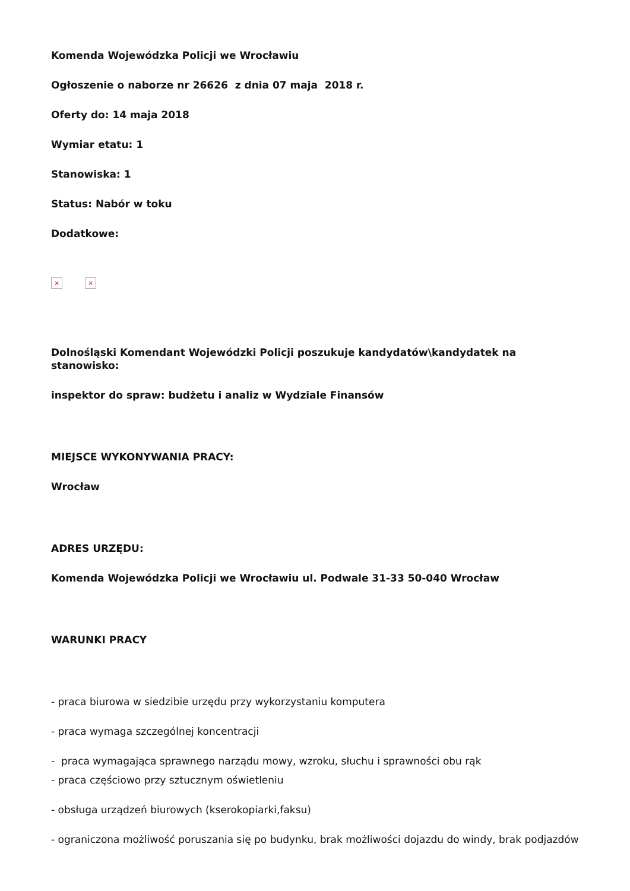Komenda Wojewódzka Policji we Wrocławiu
Ogłoszenie o naborze nr 26626 z dnia 07 maja 2018 r.
Oferty do: 14 maja 2018
Wymiar etatu: 1
Stanowiska: 1
Status: Nabór w toku
Dodatkowe:
× ×
Dolnośląski Komendant Wojewódzki Policji poszukuje kandydatów\kandydatek na stanowisko:
inspektor do spraw: budżetu i analiz w Wydziale Finansów
MIEJSCE WYKONYWANIA PRACY:
Wrocław
ADRES URZĘDU:
Komenda Wojewódzka Policji we Wrocławiu ul. Podwale 31-33 50-040 Wrocław
WARUNKI PRACY
- praca biurowa w siedzibie urzędu przy wykorzystaniu komputera
- praca wymaga szczególnej koncentracji
- praca wymagająca sprawnego narządu mowy, wzroku, słuchu i sprawności obu rąk
- praca częściowo przy sztucznym oświetleniu
- obsługa urządzeń biurowych (kserokopiarki,faksu)
- ograniczona możliwość poruszania się po budynku, brak możliwości dojazdu do windy, brak podjazdów